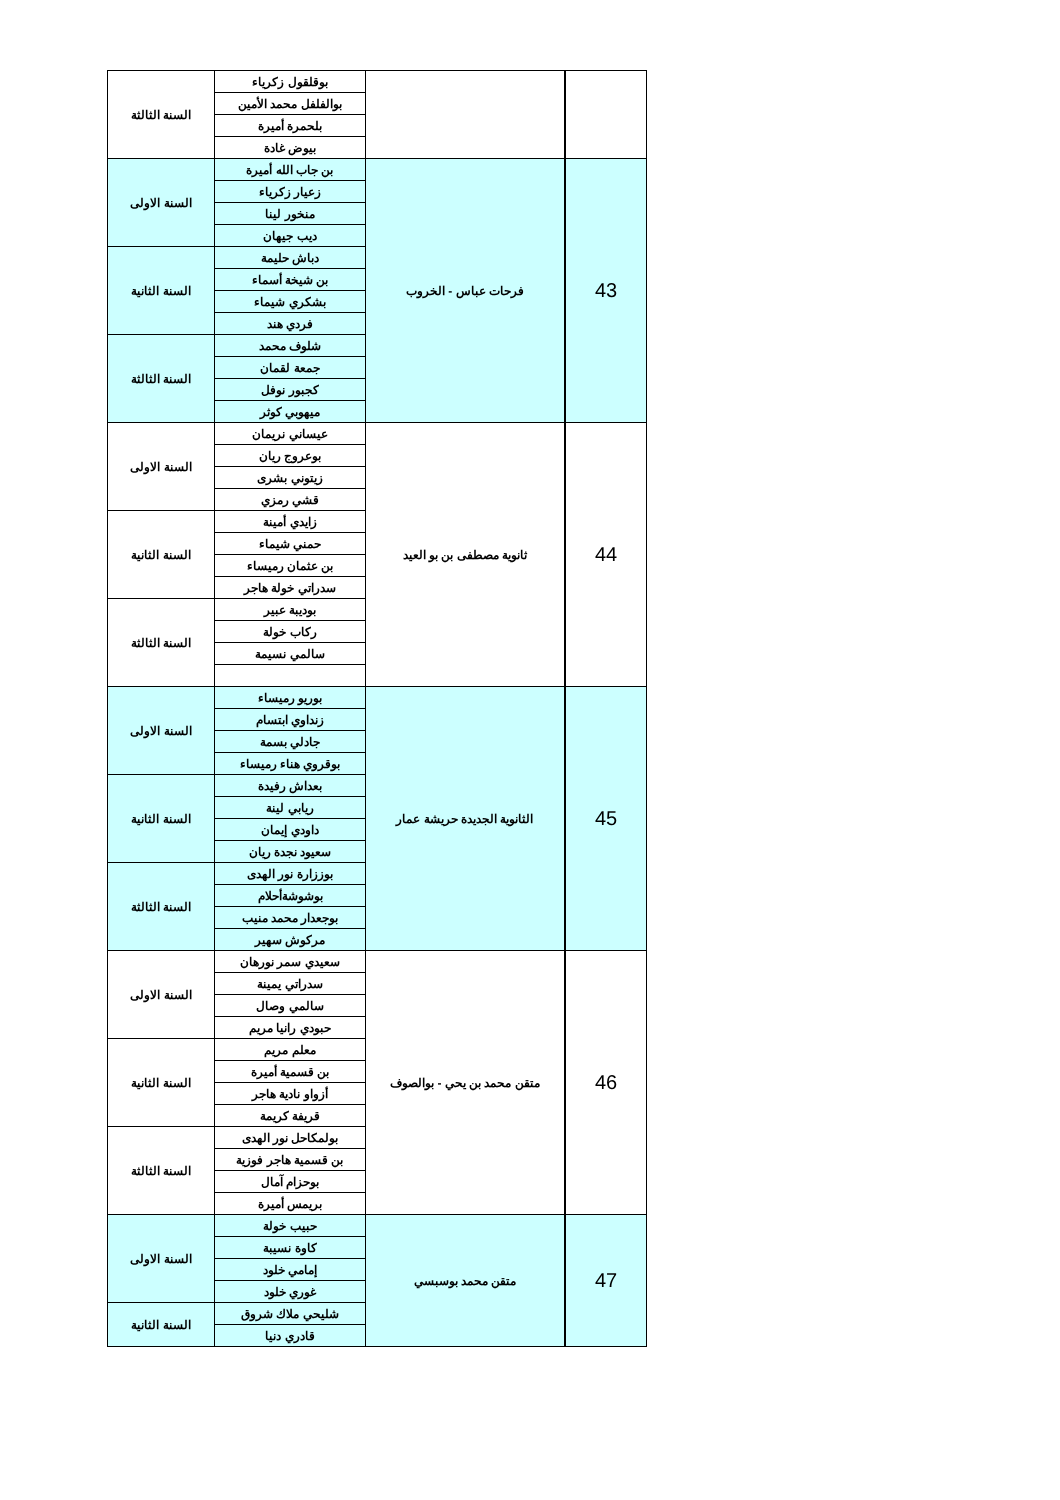| | | بوقلقول زكرياء | السنة الثالثة |
| | | بوالفلفل محمد الأمين | |
| | | بلحمرة أميرة | |
| | | بيوض غادة | |
| 43 | فرحات عباس - الخروب | بن جاب الله أميرة | السنة الاولى |
| | | زعيار زكرياء | |
| | | منخور لينا | |
| | | ديب جيهان | |
| | | دباش حليمة | السنة الثانية |
| | | بن شيخة أسماء | |
| | | بشكري شيماء | |
| | | فردي هند | |
| | | شلوف محمد | السنة الثالثة |
| | | جمعة لقمان | |
| | | كجبور نوفل | |
| | | ميهوبي كوثر | |
| 44 | ثانوية مصطفى بن بو العيد | عيساني نريمان | السنة الاولى |
| | | بوعروج ريان | |
| | | زيتوني بشرى | |
| | | قشي رمزي | |
| | | زايدي أمينة | السنة الثانية |
| | | حمني شيماء | |
| | | بن عثمان رميساء | |
| | | سدراتي خولة هاجر | |
| | | بوديبة عبير | السنة الثالثة |
| | | ركاب خولة | |
| | | سالمي نسيمة | |
| 45 | الثانوية الجديدة حريشة عمار | بوريو رميساء | السنة الاولى |
| | | زنداوي ابتسام | |
| | | جادلي بسمة | |
| | | بوقروي هناء رميساء | |
| | | بعداش رفيدة | السنة الثانية |
| | | ريابي لينة | |
| | | داودي إيمان | |
| | | سعيود نجدة ريان | |
| | | بوززارة نور الهدى | السنة الثالثة |
| | | بوشوشةأحلام | |
| | | بوجعدار محمد منيب | |
| | | مركوش سهير | |
| 46 | متقن محمد بن يحي - بوالصوف | سعيدي سمر نورهان | السنة الاولى |
| | | سدراتي يمينة | |
| | | سالمي وصال | |
| | | حبودي رانيا مريم | |
| | | معلم مريم | السنة الثانية |
| | | بن قسمية أميرة | |
| | | أزواو نادية هاجر | |
| | | قريفة كريمة | |
| | | بولمكاحل نور الهدى | السنة الثالثة |
| | | بن قسمية هاجر فوزية | |
| | | بوحزام آمال | |
| | | بريمس أميرة | |
| 47 | متقن محمد بوسبسي | حبيب خولة | السنة الاولى |
| | | كاوة نسيبة | |
| | | إمامي خلود | |
| | | غوري خلود | |
| | | شليحي ملاك شروق | السنة الثانية |
| | | قادري دنيا | |